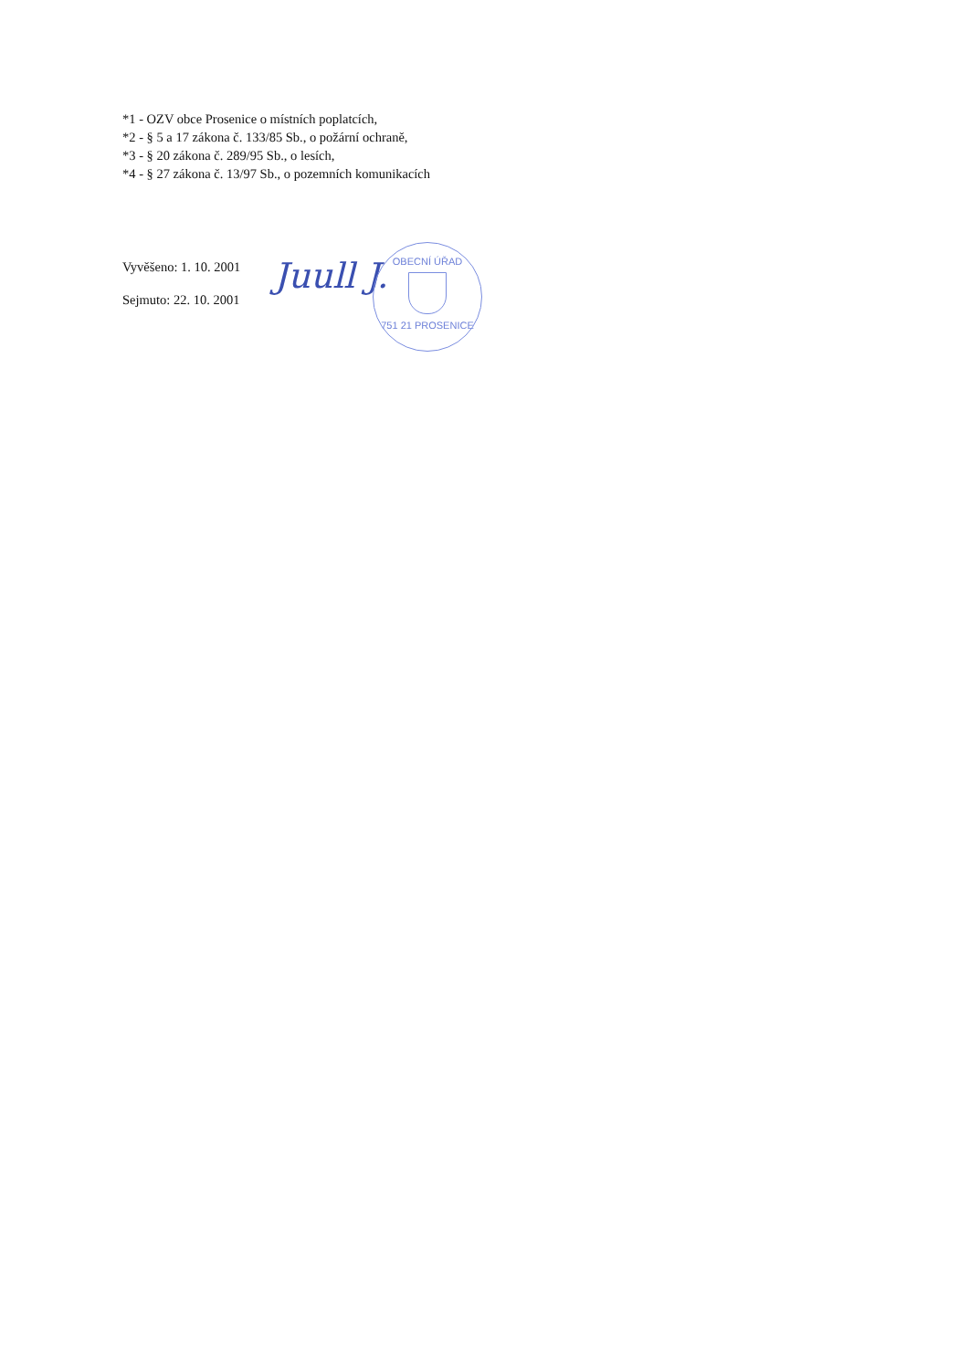*1 - OZV obce Prosenice o místních poplatcích,
*2 - § 5 a 17 zákona č. 133/85 Sb., o požární ochraně,
*3 - § 20 zákona č. 289/95 Sb., o lesích,
*4 - § 27 zákona č. 13/97 Sb., o pozemních komunikacích
Vyvěšeno: 1. 10. 2001
Sejmuto: 22. 10. 2001
Juull J.
OBECNÍ ÚŘAD
751 21 PROSENICE